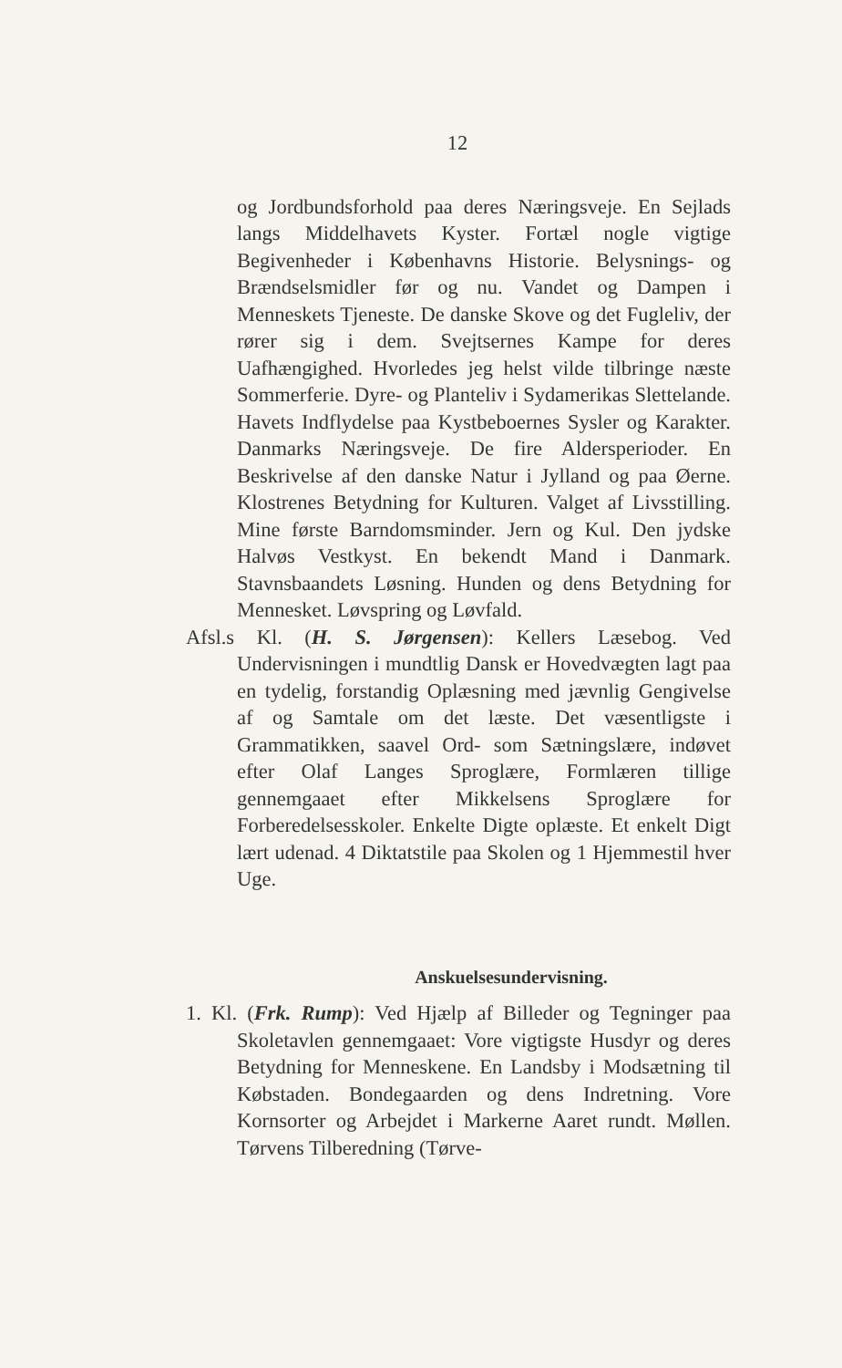12
og Jordbundsforhold paa deres Næringsveje. En Sejlads langs Middelhavets Kyster. Fortæl nogle vigtige Begivenheder i Københavns Historie. Belysnings- og Brændselsmidler før og nu. Vandet og Dampen i Menneskets Tjeneste. De danske Skove og det Fugleliv, der rører sig i dem. Svejtsernes Kampe for deres Uafhængighed. Hvorledes jeg helst vilde tilbringe næste Sommerferie. Dyre- og Planteliv i Sydamerikas Slettelande. Havets Indflydelse paa Kystbeboernes Sysler og Karakter. Danmarks Næringsveje. De fire Aldersperioder. En Beskrivelse af den danske Natur i Jylland og paa Øerne. Klostrenes Betydning for Kulturen. Valget af Livsstilling. Mine første Barndomsminder. Jern og Kul. Den jydske Halvøs Vestkyst. En bekendt Mand i Danmark. Stavnsbaandets Løsning. Hunden og dens Betydning for Mennesket. Løvspring og Løvfald.
Afsl.s Kl. (H. S. Jørgensen): Kellers Læsebog. Ved Undervisningen i mundtlig Dansk er Hovedvægten lagt paa en tydelig, forstandig Oplæsning med jævnlig Gengivelse af og Samtale om det læste. Det væsentligste i Grammatikken, saavel Ord- som Sætningslære, indøvet efter Olaf Langes Sproglære, Formlæren tillige gennemgaaet efter Mikkelsens Sproglære for Forberedelsesskoler. Enkelte Digte oplæste. Et enkelt Digt lært udenad. 4 Diktatstile paa Skolen og 1 Hjemmestil hver Uge.
Anskuelsesundervisning.
1. Kl. (Frk. Rump): Ved Hjælp af Billeder og Tegninger paa Skoletavlen gennemgaaet: Vore vigtigste Husdyr og deres Betydning for Menneskene. En Landsby i Modsætning til Købstaden. Bondegaarden og dens Indretning. Vore Kornsorter og Arbejdet i Markerne Aaret rundt. Møllen. Tørvens Tilberedning (Tørve-